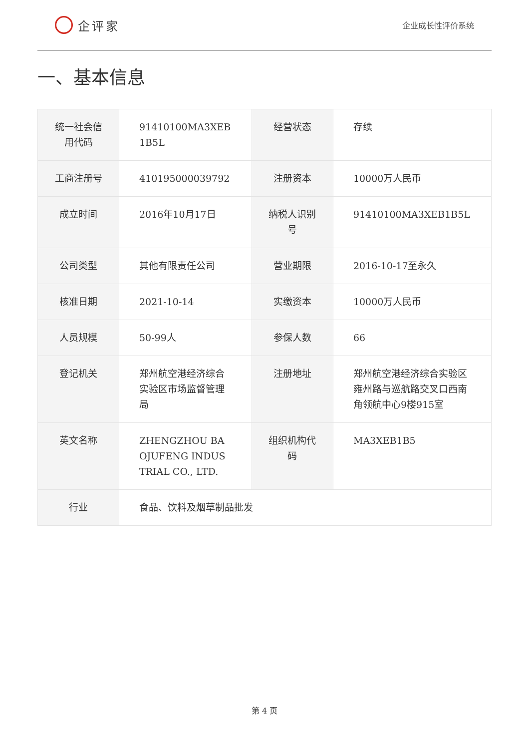企评家
企业成长性评价系统
一、基本信息
| 统一社会信用代码 | 91410100MA3XEB 1B5L | 经营状态 | 存续 |
| 工商注册号 | 410195000039792 | 注册资本 | 10000万人民币 |
| 成立时间 | 2016年10月17日 | 纳税人识别号 | 91410100MA3XEB1B5L |
| 公司类型 | 其他有限责任公司 | 营业期限 | 2016-10-17至永久 |
| 核准日期 | 2021-10-14 | 实缴资本 | 10000万人民币 |
| 人员规模 | 50-99人 | 参保人数 | 66 |
| 登记机关 | 郑州航空港经济综合实验区市场监督管理局 | 注册地址 | 郑州航空港经济综合实验区雍州路与巡航路交叉口西南角领航中心9楼915室 |
| 英文名称 | ZHENGZHOU BA OJUFENG INDUS TRIAL CO., LTD. | 组织机构代码 | MA3XEB1B5 |
| 行业 | 食品、饮料及烟草制品批发 | | |
第 4 页